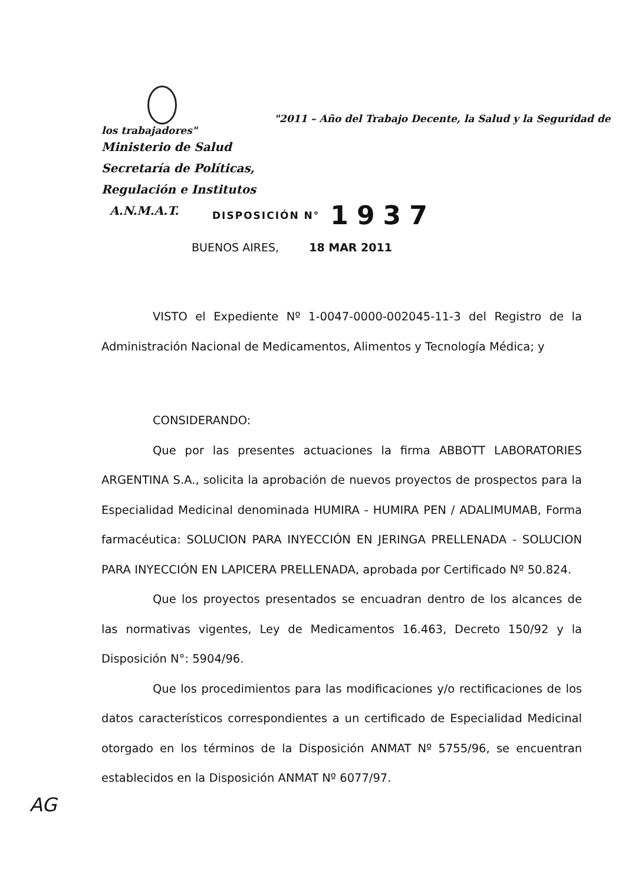"2011 – Año del Trabajo Decente, la Salud y la Seguridad de los trabajadores"
Ministerio de Salud
Secretaría de Políticas,
Regulación e Institutos
A.N.M.A.T.
DISPOSICIÓN N° 1937
BUENOS AIRES, 18 MAR 2011
VISTO el Expediente Nº 1-0047-0000-002045-11-3 del Registro de la Administración Nacional de Medicamentos, Alimentos y Tecnología Médica; y
CONSIDERANDO:
Que por las presentes actuaciones la firma ABBOTT LABORATORIES ARGENTINA S.A., solicita la aprobación de nuevos proyectos de prospectos para la Especialidad Medicinal denominada HUMIRA - HUMIRA PEN / ADALIMUMAB, Forma farmacéutica: SOLUCION PARA INYECCIÓN EN JERINGA PRELLENADA - SOLUCION PARA INYECCIÓN EN LAPICERA PRELLENADA, aprobada por Certificado Nº 50.824.
Que los proyectos presentados se encuadran dentro de los alcances de las normativas vigentes, Ley de Medicamentos 16.463, Decreto 150/92 y la Disposición N°: 5904/96.
Que los procedimientos para las modificaciones y/o rectificaciones de los datos característicos correspondientes a un certificado de Especialidad Medicinal otorgado en los términos de la Disposición ANMAT Nº 5755/96, se encuentran establecidos en la Disposición ANMAT Nº 6077/97.
AG